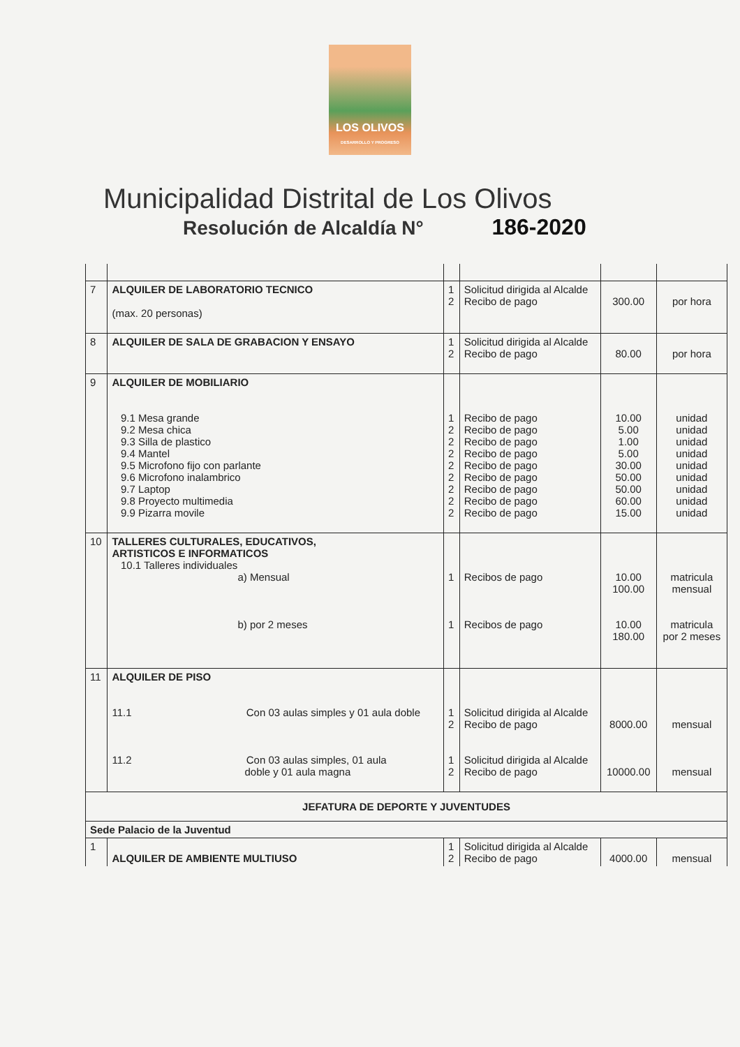LOS OLIVOS
DESARROLLO Y PROGRESO
Municipalidad Distrital de Los Olivos
Resolución de Alcaldía N° 186-2020
| 7 | ALQUILER DE LABORATORIO TECNICO (max. 20 personas) | 1 2 | Solicitud dirigida al Alcalde Recibo de pago | 300.00 | por hora |
| 8 | ALQUILER DE SALA DE GRABACION Y ENSAYO | 1 2 | Solicitud dirigida al Alcalde Recibo de pago | 80.00 | por hora |
| 9 | ALQUILER DE MOBILIARIO 9.1 Mesa grande 9.2 Mesa chica 9.3 Silla de plastico 9.4 Mantel 9.5 Microfono fijo con parlante 9.6 Microfono inalambrico 9.7 Laptop 9.8 Proyecto multimedia 9.9 Pizarra movile | 1 2 2 2 2 2 2 2 2 | Recibo de pago Recibo de pago Recibo de pago Recibo de pago Recibo de pago Recibo de pago Recibo de pago Recibo de pago Recibo de pago | 10.00 5.00 1.00 5.00 30.00 50.00 50.00 60.00 15.00 | unidad unidad unidad unidad unidad unidad unidad unidad unidad |
| 10 | TALLERES CULTURALES, EDUCATIVOS, ARTISTICOS E INFORMATICOS 10.1 Talleres individuales a) Mensual b) por 2 meses | 1 1 | Recibos de pago Recibos de pago | 10.00 100.00 10.00 180.00 | matricula mensual matricula por 2 meses |
| 11 | ALQUILER DE PISO 11.1 Con 03 aulas simples y 01 aula doble 11.2 Con 03 aulas simples, 01 aula doble y 01 aula magna | 1 2 1 2 | Solicitud dirigida al Alcalde Recibo de pago Solicitud dirigida al Alcalde Recibo de pago | 8000.00 10000.00 | mensual mensual |
| JEFATURA DE DEPORTE Y JUVENTUDES | | | | | |
| Sede Palacio de la Juventud | | | | | |
| 1 | ALQUILER DE AMBIENTE MULTIUSO | 1 2 | Solicitud dirigida al Alcalde Recibo de pago | 4000.00 | mensual |